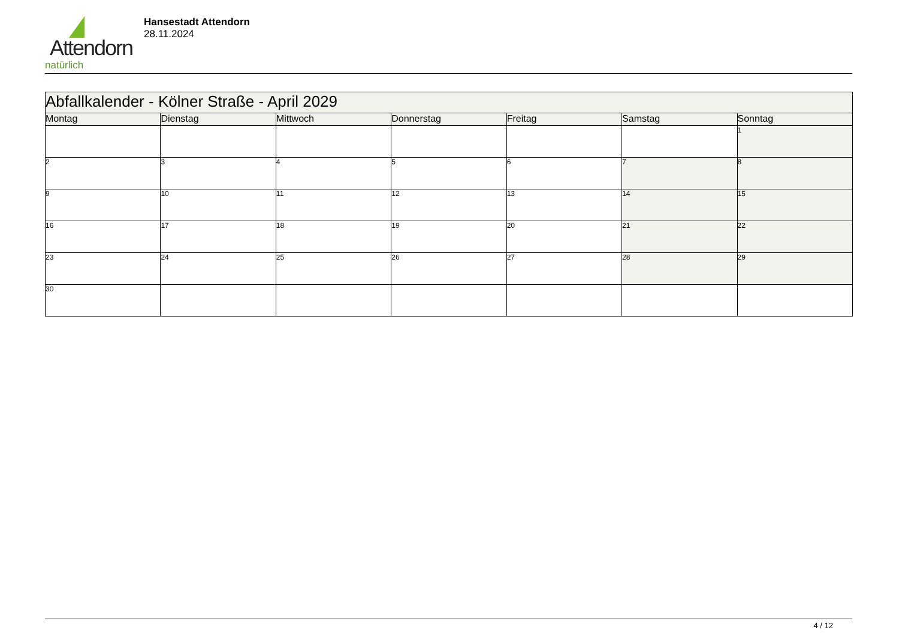Attendorn
natürlich
Hansestadt Attendorn
28.11.2024
| Abfallkalender - Kölner Straße - April 2029 | | | | | | |
| Montag | Dienstag | Mittwoch | Donnerstag | Freitag | Samstag | Sonntag |
| | | | | | | 1 |
| 2 | 3 | 4 | 5 | 6 | 7 | 8 |
| 9 | 10 | 11 | 12 | 13 | 14 | 15 |
| 16 | 17 | 18 | 19 | 20 | 21 | 22 |
| 23 | 24 | 25 | 26 | 27 | 28 | 29 |
| 30 | | | | | | |
4 / 12